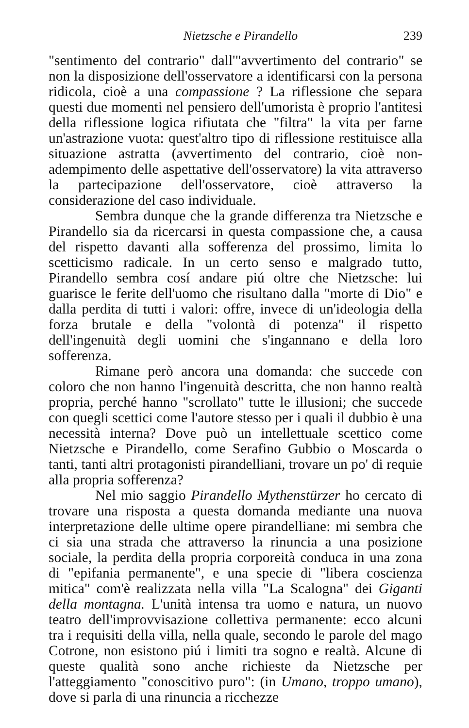Nietzsche e Pirandello 239
"sentimento del contrario" dall'"avvertimento del contrario" se non la disposizione dell'osservatore a identificarsi con la persona ridicola, cioè a una compassione ? La riflessione che separa questi due momenti nel pensiero dell'umorista è proprio l'antitesi della riflessione logica rifiutata che "filtra" la vita per farne un'astrazione vuota: quest'altro tipo di riflessione restituisce alla situazione astratta (avvertimento del contrario, cioè non-adempimento delle aspettative dell'osservatore) la vita attraverso la partecipazione dell'osservatore, cioè attraverso la considerazione del caso individuale.
Sembra dunque che la grande differenza tra Nietzsche e Pirandello sia da ricercarsi in questa compassione che, a causa del rispetto davanti alla sofferenza del prossimo, limita lo scetticismo radicale. In un certo senso e malgrado tutto, Pirandello sembra cosí andare piú oltre che Nietzsche: lui guarisce le ferite dell'uomo che risultano dalla "morte di Dio" e dalla perdita di tutti i valori: offre, invece di un'ideologia della forza brutale e della "volontà di potenza" il rispetto dell'ingenuità degli uomini che s'ingannano e della loro sofferenza.
Rimane però ancora una domanda: che succede con coloro che non hanno l'ingenuità descritta, che non hanno realtà propria, perché hanno "scrollato" tutte le illusioni; che succede con quegli scettici come l'autore stesso per i quali il dubbio è una necessità interna? Dove può un intellettuale scettico come Nietzsche e Pirandello, come Serafino Gubbio o Moscarda o tanti, tanti altri protagonisti pirandelliani, trovare un po' di requie alla propria sofferenza?
Nel mio saggio Pirandello Mythenstürzer ho cercato di trovare una risposta a questa domanda mediante una nuova interpretazione delle ultime opere pirandelliane: mi sembra che ci sia una strada che attraverso la rinuncia a una posizione sociale, la perdita della propria corporeità conduca in una zona di "epifania permanente", e una specie di "libera coscienza mitica" com'è realizzata nella villa "La Scalogna" dei Giganti della montagna. L'unità intensa tra uomo e natura, un nuovo teatro dell'improvvisazione collettiva permanente: ecco alcuni tra i requisiti della villa, nella quale, secondo le parole del mago Cotrone, non esistono piú i limiti tra sogno e realtà. Alcune di queste qualità sono anche richieste da Nietzsche per l'atteggiamento "conoscitivo puro": (in Umano, troppo umano), dove si parla di una rinuncia a ricchezze